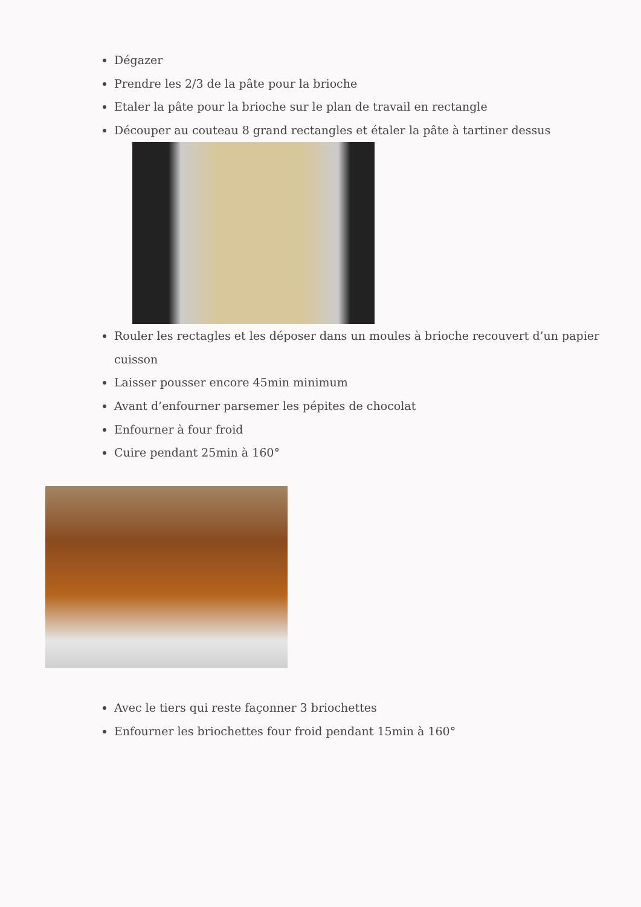Dégazer
Prendre les 2/3 de la pâte pour la brioche
Etaler la pâte pour la brioche sur le plan de travail en rectangle
Découper au couteau 8 grand rectangles et étaler la pâte à tartiner dessus
Rouler les rectagles et les déposer dans un moules à brioche recouvert d’un papier cuisson
Laisser pousser encore 45min minimum
Avant d’enfourner parsemer les pépites de chocolat
Enfourner à four froid
Cuire pendant 25min à 160°
Avec le tiers qui reste façonner 3 briochettes
Enfourner les briochettes four froid pendant 15min à 160°